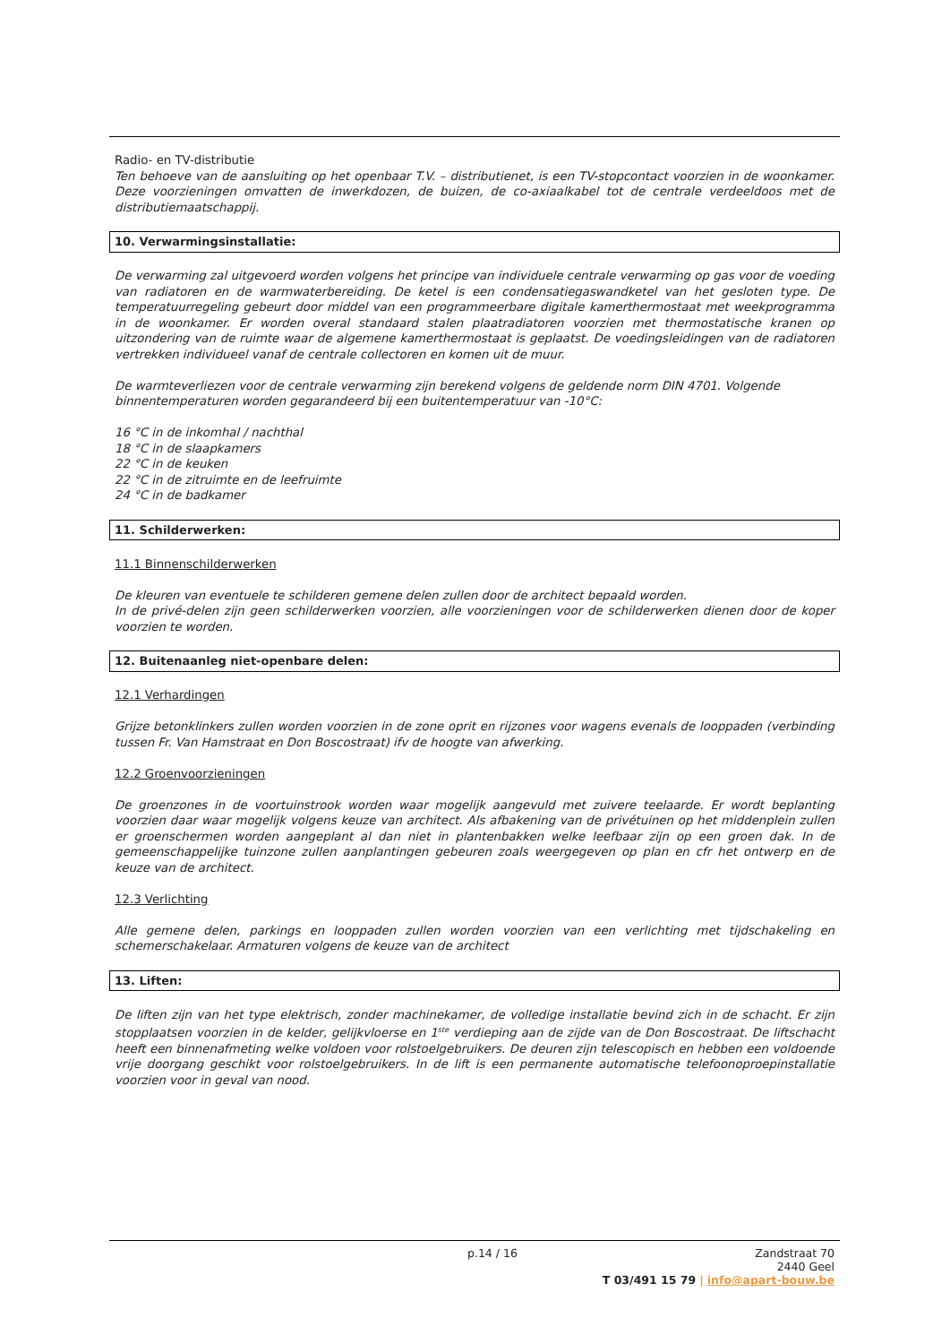Radio- en TV-distributie
Ten behoeve van de aansluiting op het openbaar T.V. – distributienet, is een TV-stopcontact voorzien in de woonkamer. Deze voorzieningen omvatten de inwerkdozen, de buizen, de co-axiaalkabel tot de centrale verdeeldoos met de distributiemaatschappij.
10. Verwarmingsinstallatie:
De verwarming zal uitgevoerd worden volgens het principe van individuele centrale verwarming op gas voor de voeding van radiatoren en de warmwaterbereiding. De ketel is een condensatiegaswandketel van het gesloten type. De temperatuurregeling gebeurt door middel van een programmeerbare digitale kamerthermostaat met weekprogramma in de woonkamer. Er worden overal standaard stalen plaatradiatoren voorzien met thermostatische kranen op uitzondering van de ruimte waar de algemene kamerthermostaat is geplaatst. De voedingsleidingen van de radiatoren vertrekken individueel vanaf de centrale collectoren en komen uit de muur.
De warmteverliezen voor de centrale verwarming zijn berekend volgens de geldende norm DIN 4701. Volgende binnentemperaturen worden gegarandeerd bij een buitentemperatuur van -10°C:
16 °C in de inkomhal / nachthal
18 °C in de slaapkamers
22 °C in de keuken
22 °C in de zitruimte en de leefruimte
24 °C in de badkamer
11. Schilderwerken:
11.1 Binnenschilderwerken
De kleuren van eventuele te schilderen gemene delen zullen door de architect bepaald worden.
In de privé-delen zijn geen schilderwerken voorzien, alle voorzieningen voor de schilderwerken dienen door de koper voorzien te worden.
12. Buitenaanleg niet-openbare delen:
12.1 Verhardingen
Grijze betonklinkers zullen worden voorzien in de zone oprit en rijzones voor wagens evenals de looppaden (verbinding tussen Fr. Van Hamstraat en Don Boscostraat) ifv de hoogte van afwerking.
12.2 Groenvoorzieningen
De groenzones in de voortuinstrook worden waar mogelijk aangevuld met zuivere teelaarde. Er wordt beplanting voorzien daar waar mogelijk volgens keuze van architect. Als afbakening van de privétuinen op het middenplein zullen er groenschermen worden aangeplant al dan niet in plantenbakken welke leefbaar zijn op een groen dak. In de gemeenschappelijke tuinzone zullen aanplantingen gebeuren zoals weergegeven op plan en cfr het ontwerp en de keuze van de architect.
12.3 Verlichting
Alle gemene delen, parkings en looppaden zullen worden voorzien van een verlichting met tijdschakeling en schemerschakelaar. Armaturen volgens de keuze van de architect
13. Liften:
De liften zijn van het type elektrisch, zonder machinekamer, de volledige installatie bevind zich in de schacht. Er zijn stopplaatsen voorzien in de kelder, gelijkvloerse en 1<sup>ste</sup> verdieping aan de zijde van de Don Boscostraat. De liftschacht heeft een binnenafmeting welke voldoen voor rolstoelgebruikers. De deuren zijn telescopisch en hebben een voldoende vrije doorgang geschikt voor rolstoelgebruikers. In de lift is een permanente automatische telefoonoproepinstallatie voorzien voor in geval van nood.
p.14 / 16 Zandstraat 70
2440 Geel
T 03/491 15 79 | info@apart-bouw.be